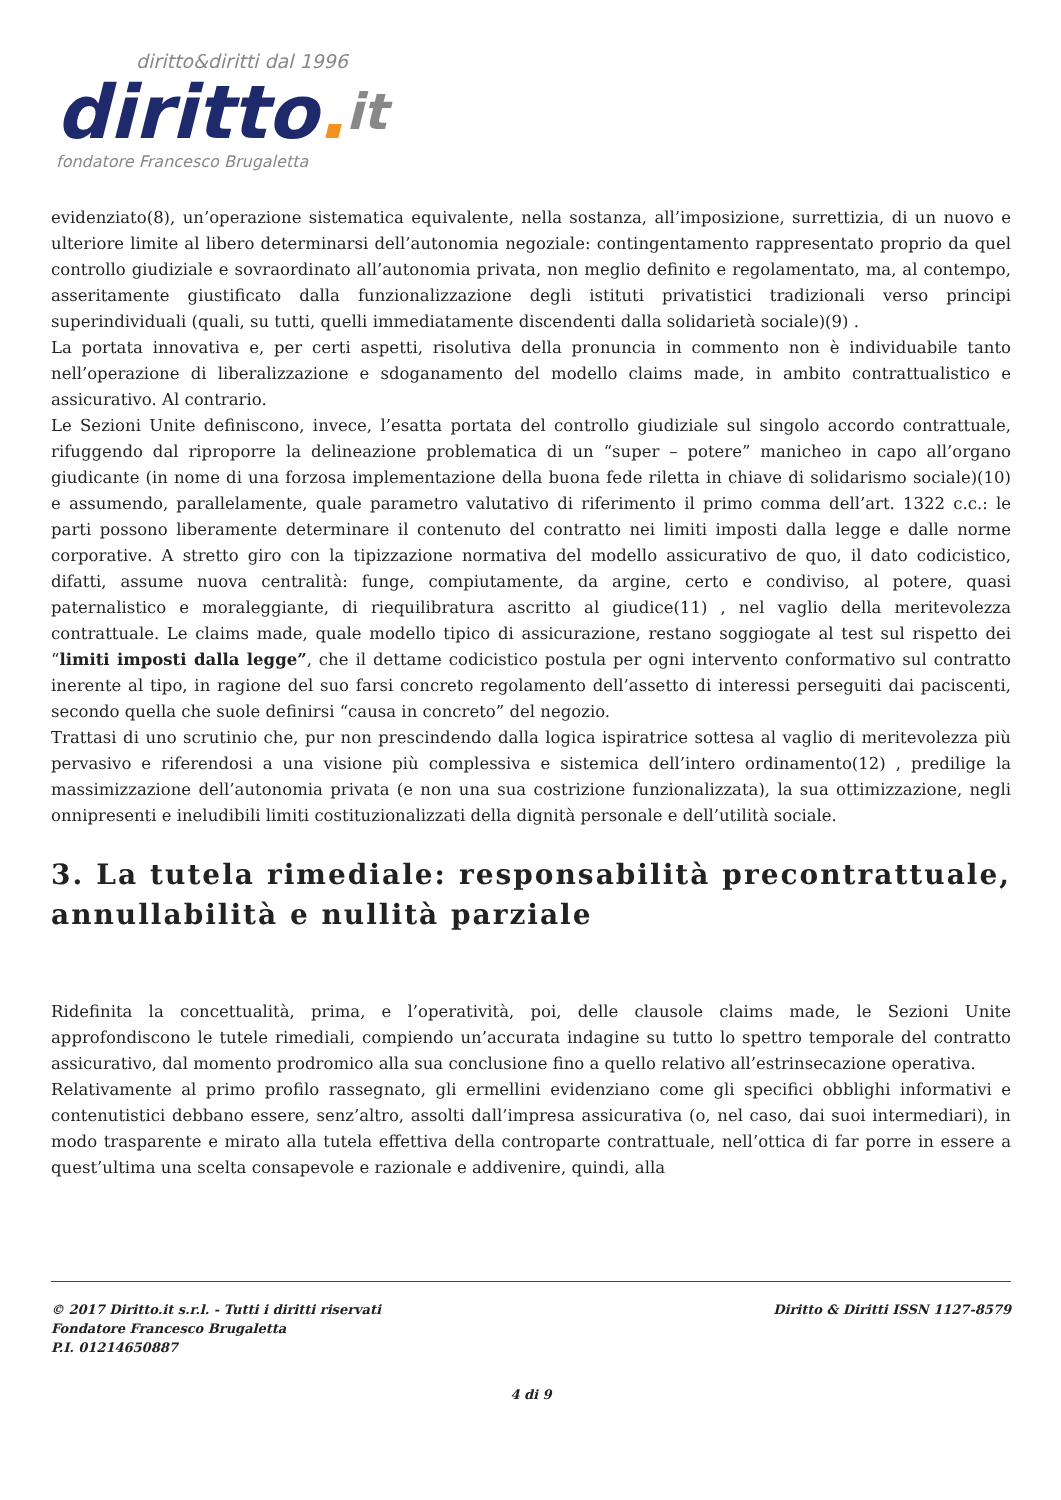diritto&diritti dal 1996
diritto. it
fondatore Francesco Brugaletta
evidenziato(8), un’operazione sistematica equivalente, nella sostanza, all’imposizione, surrettizia, di un nuovo e ulteriore limite al libero determinarsi dell’autonomia negoziale: contingentamento rappresentato proprio da quel controllo giudiziale e sovraordinato all’autonomia privata, non meglio definito e regolamentato, ma, al contempo, asseritamente giustificato dalla funzionalizzazione degli istituti privatistici tradizionali verso principi superindividuali (quali, su tutti, quelli immediatamente discendenti dalla solidarietà sociale)(9) .
La portata innovativa e, per certi aspetti, risolutiva della pronuncia in commento non è individuabile tanto nell’operazione di liberalizzazione e sdoganamento del modello claims made, in ambito contrattualistico e assicurativo. Al contrario.
Le Sezioni Unite definiscono, invece, l’esatta portata del controllo giudiziale sul singolo accordo contrattuale, rifuggendo dal riproporre la delineazione problematica di un “super – potere” manicheo in capo all’organo giudicante (in nome di una forzosa implementazione della buona fede riletta in chiave di solidarismo sociale)(10) e assumendo, parallelamente, quale parametro valutativo di riferimento il primo comma dell’art. 1322 c.c.: le parti possono liberamente determinare il contenuto del contratto nei limiti imposti dalla legge e dalle norme corporative. A stretto giro con la tipizzazione normativa del modello assicurativo de quo, il dato codicistico, difatti, assume nuova centralità: funge, compiutamente, da argine, certo e condiviso, al potere, quasi paternalistico e moraleggiante, di riequilibratura ascritto al giudice(11) , nel vaglio della meritevolezza contrattuale. Le claims made, quale modello tipico di assicurazione, restano soggiogate al test sul rispetto dei “limiti imposti dalla legge”, che il dettame codicistico postula per ogni intervento conformativo sul contratto inerente al tipo, in ragione del suo farsi concreto regolamento dell’assetto di interessi perseguiti dai paciscenti, secondo quella che suole definirsi “causa in concreto” del negozio.
Trattasi di uno scrutinio che, pur non prescindendo dalla logica ispiratrice sottesa al vaglio di meritevolezza più pervasivo e riferendosi a una visione più complessiva e sistemica dell’intero ordinamento(12) , predilige la massimizzazione dell’autonomia privata (e non una sua costrizione funzionalizzata), la sua ottimizzazione, negli onnipresenti e ineludibili limiti costituzionalizzati della dignità personale e dell’utilità sociale.
3. La tutela rimediale: responsabilità precontrattuale, annullabilità e nullità parziale
Ridefinita la concettualità, prima, e l’operatività, poi, delle clausole claims made, le Sezioni Unite approfondiscono le tutele rimediali, compiendo un’accurata indagine su tutto lo spettro temporale del contratto assicurativo, dal momento prodromico alla sua conclusione fino a quello relativo all’estrinsecazione operativa.
Relativamente al primo profilo rassegnato, gli ermellini evidenziano come gli specifici obblighi informativi e contenutistici debbano essere, senz’altro, assolti dall’impresa assicurativa (o, nel caso, dai suoi intermediari), in modo trasparente e mirato alla tutela effettiva della controparte contrattuale, nell’ottica di far porre in essere a quest’ultima una scelta consapevole e razionale e addivenire, quindi, alla
© 2017 Diritto.it s.r.l. - Tutti i diritti riservati
Fondatore Francesco Brugaletta
P.I. 01214650887
Diritto & Diritti ISSN 1127-8579
4 di 9